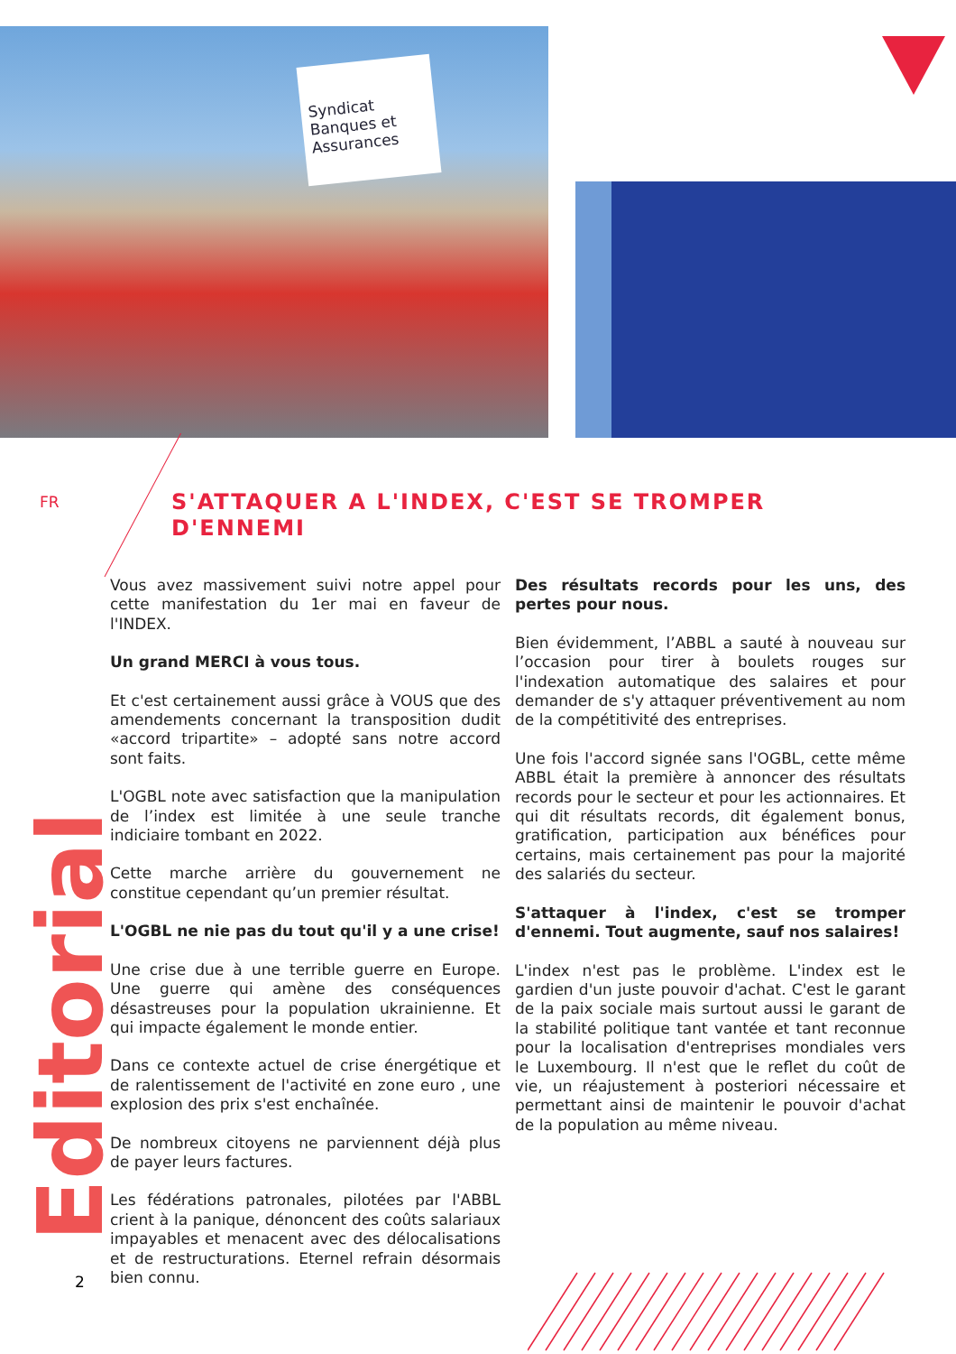Syndicat Banques et Assurances
FR
S'ATTAQUER A L'INDEX, C'EST SE TROMPER D'ENNEMI
Vous avez massivement suivi notre appel pour cette manifestation du 1er mai en faveur de l'INDEX.
Un grand MERCI à vous tous.
Et c'est certainement aussi grâce à VOUS que des amendements concernant la transposition dudit «accord tripartite» – adopté sans notre accord sont faits.
L'OGBL note avec satisfaction que la manipulation de l’index est limitée à une seule tranche indiciaire tombant en 2022.
Cette marche arrière du gouvernement ne constitue cependant qu’un premier résultat.
L'OGBL ne nie pas du tout qu'il y a une crise!
Une crise due à une terrible guerre en Europe. Une guerre qui amène des conséquences désastreuses pour la population ukrainienne. Et qui impacte également le monde entier.
Dans ce contexte actuel de crise énergétique et de ralentissement de l'activité en zone euro , une explosion des prix s'est enchaînée.
De nombreux citoyens ne parviennent déjà plus de payer leurs factures.
Les fédérations patronales, pilotées par l'ABBL crient à la panique, dénoncent des coûts salariaux impayables et menacent avec des délocalisations et de restructurations. Eternel refrain désormais bien connu.
Des résultats records pour les uns, des pertes pour nous.
Bien évidemment, l’ABBL a sauté à nouveau sur l’occasion pour tirer à boulets rouges sur l'indexation automatique des salaires et pour demander de s'y attaquer préventivement au nom de la compétitivité des entreprises.
Une fois l'accord signée sans l'OGBL, cette même ABBL était la première à annoncer des résultats records pour le secteur et pour les actionnaires. Et qui dit résultats records, dit également bonus, gratification, participation aux bénéfices pour certains, mais certainement pas pour la majorité des salariés du secteur.
S'attaquer à l'index, c'est se tromper d'ennemi. Tout augmente, sauf nos salaires!
L'index n'est pas le problème. L'index est le gardien d'un juste pouvoir d'achat. C'est le garant de la paix sociale mais surtout aussi le garant de la stabilité politique tant vantée et tant reconnue pour la localisation d'entreprises mondiales vers le Luxembourg. Il n'est que le reflet du coût de vie, un réajustement à posteriori nécessaire et permettant ainsi de maintenir le pouvoir d'achat de la population au même niveau.
Editorial
2